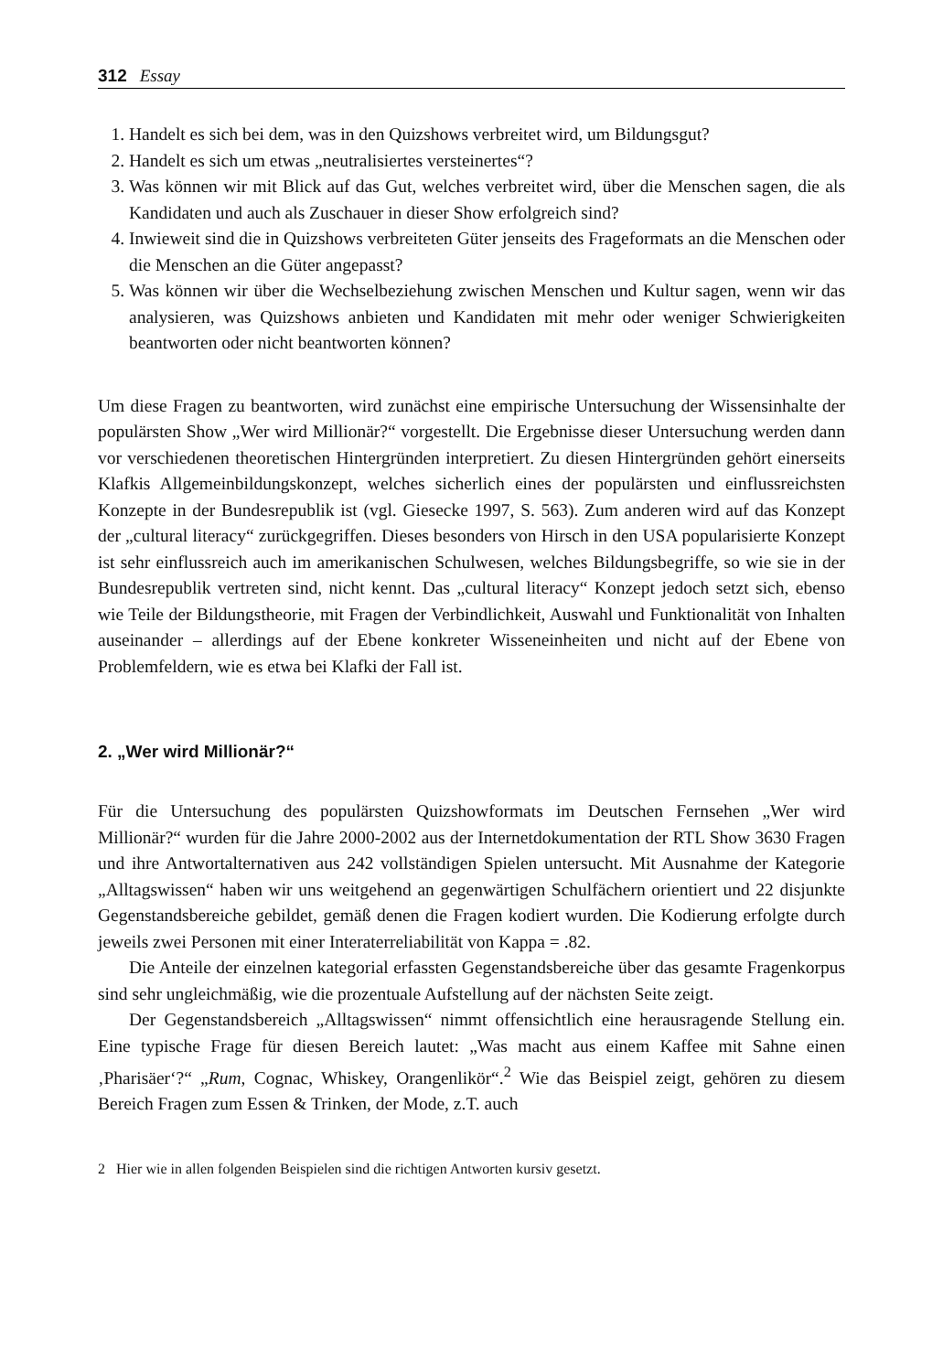312 Essay
1. Handelt es sich bei dem, was in den Quizshows verbreitet wird, um Bildungsgut?
2. Handelt es sich um etwas „neutralisiertes versteinertes“?
3. Was können wir mit Blick auf das Gut, welches verbreitet wird, über die Menschen sagen, die als Kandidaten und auch als Zuschauer in dieser Show erfolgreich sind?
4. Inwieweit sind die in Quizshows verbreiteten Güter jenseits des Frageformats an die Menschen oder die Menschen an die Güter angepasst?
5. Was können wir über die Wechselbeziehung zwischen Menschen und Kultur sagen, wenn wir das analysieren, was Quizshows anbieten und Kandidaten mit mehr oder weniger Schwierigkeiten beantworten oder nicht beantworten können?
Um diese Fragen zu beantworten, wird zunächst eine empirische Untersuchung der Wissensinhalte der populärsten Show „Wer wird Millionär?“ vorgestellt. Die Ergebnisse dieser Untersuchung werden dann vor verschiedenen theoretischen Hintergründen interpretiert. Zu diesen Hintergründen gehört einerseits Klafkis Allgemeinbildungskonzept, welches sicherlich eines der populärsten und einflussreichsten Konzepte in der Bundesrepublik ist (vgl. Giesecke 1997, S. 563). Zum anderen wird auf das Konzept der „cultural literacy“ zurückgegriffen. Dieses besonders von Hirsch in den USA popularisierte Konzept ist sehr einflussreich auch im amerikanischen Schulwesen, welches Bildungsbegriffe, so wie sie in der Bundesrepublik vertreten sind, nicht kennt. Das „cultural literacy“ Konzept jedoch setzt sich, ebenso wie Teile der Bildungstheorie, mit Fragen der Verbindlichkeit, Auswahl und Funktionalität von Inhalten auseinander – allerdings auf der Ebene konkreter Wisseneinheiten und nicht auf der Ebene von Problemfeldern, wie es etwa bei Klafki der Fall ist.
2. „Wer wird Millionär?“
Für die Untersuchung des populärsten Quizshowformats im Deutschen Fernsehen „Wer wird Millionär?“ wurden für die Jahre 2000-2002 aus der Internetdokumentation der RTL Show 3630 Fragen und ihre Antwortalternativen aus 242 vollständigen Spielen untersucht. Mit Ausnahme der Kategorie „Alltagswissen“ haben wir uns weitgehend an gegenwärtigen Schulfächern orientiert und 22 disjunkte Gegenstandsbereiche gebildet, gemäß denen die Fragen kodiert wurden. Die Kodierung erfolgte durch jeweils zwei Personen mit einer Interaterreliabilität von Kappa = .82.
Die Anteile der einzelnen kategorial erfassten Gegenstandsbereiche über das gesamte Fragenkorpus sind sehr ungleichmäßig, wie die prozentuale Aufstellung auf der nächsten Seite zeigt.
Der Gegenstandsbereich „Alltagswissen“ nimmt offensichtlich eine herausragende Stellung ein. Eine typische Frage für diesen Bereich lautet: „Was macht aus einem Kaffee mit Sahne einen ‚Pharisäer‘?“ „Rum, Cognac, Whiskey, Orangenlikör“.<sup>2</sup> Wie das Beispiel zeigt, gehören zu diesem Bereich Fragen zum Essen & Trinken, der Mode, z.T. auch
2 Hier wie in allen folgenden Beispielen sind die richtigen Antworten kursiv gesetzt.